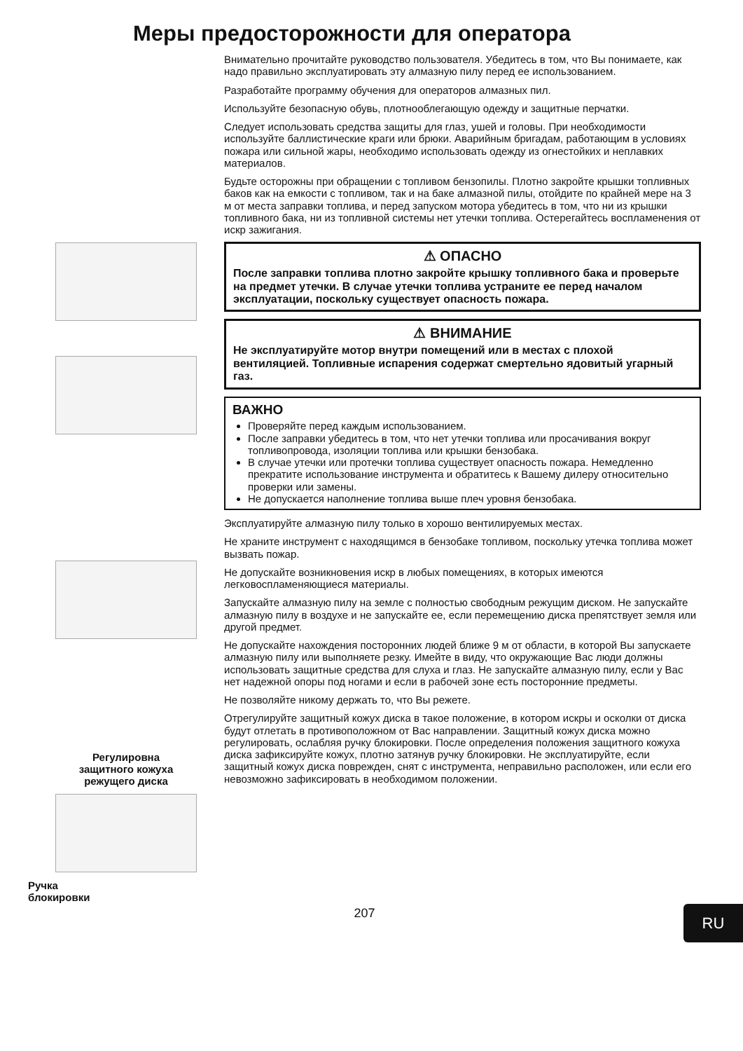Меры предосторожности для оператора
Регулировна
защитного кожуха
режущего диска
Ручка
блокировки
Внимательно прочитайте руководство пользователя. Убедитесь в том, что Вы понимаете, как надо правильно эксплуатировать эту алмазную пилу перед ее использованием.
Разработайте программу обучения для операторов алмазных пил.
Используйте безопасную обувь, плотнооблегающую одежду и защитные перчатки.
Следует использовать средства защиты для глаз, ушей и головы. При необходимости используйте баллистические краги или брюки. Аварийным бригадам, работающим в условиях пожара или сильной жары, необходимо использовать одежду из огнестойких и неплавких материалов.
Будьте осторожны при обращении с топливом бензопилы. Плотно закройте крышки топливных баков как на емкости с топливом, так и на баке алмазной пилы, отойдите по крайней мере на 3 м от места заправки топлива, и перед запуском мотора убедитесь в том, что ни из крышки топливного бака, ни из топливной системы нет утечки топлива. Остерегайтесь воспламенения от искр зажигания.
⚠ ОПАСНО
После заправки топлива плотно закройте крышку топливного бака и проверьте на предмет утечки. В случае утечки топлива устраните ее перед началом эксплуатации, поскольку существует опасность пожара.
⚠ ВНИМАНИЕ
Не эксплуатируйте мотор внутри помещений или в местах с плохой вентиляцией. Топливные испарения содержат смертельно ядовитый угарный газ.
ВАЖНО
Проверяйте перед каждым использованием.
После заправки убедитесь в том, что нет утечки топлива или просачивания вокруг топливопровода, изоляции топлива или крышки бензобака.
В случае утечки или протечки топлива существует опасность пожара. Немедленно прекратите использование инструмента и обратитесь к Вашему дилеру относительно проверки или замены.
Не допускается наполнение топлива выше плеч уровня бензобака.
Эксплуатируйте алмазную пилу только в хорошо вентилируемых местах.
Не храните инструмент с находящимся в бензобаке топливом, поскольку утечка топлива может вызвать пожар.
Не допускайте возникновения искр в любых помещениях, в которых имеются легковоспламеняющиеся материалы.
Запускайте алмазную пилу на земле с полностью свободным режущим диском. Не запускайте алмазную пилу в воздухе и не запускайте ее, если перемещению диска препятствует земля или другой предмет.
Не допускайте нахождения посторонних людей ближе 9 м от области, в которой Вы запускаете алмазную пилу или выполняете резку. Имейте в виду, что окружающие Вас люди должны использовать защитные средства для слуха и глаз. Не запускайте алмазную пилу, если у Вас нет надежной опоры под ногами и если в рабочей зоне есть посторонние предметы.
Не позволяйте никому держать то, что Вы режете.
Отрегулируйте защитный кожух диска в такое положение, в котором искры и осколки от диска будут отлетать в противоположном от Вас направлении. Защитный кожух диска можно регулировать, ослабляя ручку блокировки. После определения положения защитного кожуха диска зафиксируйте кожух, плотно затянув ручку блокировки. Не эксплуатируйте, если защитный кожух диска поврежден, снят с инструмента, неправильно расположен, или если его невозможно зафиксировать в необходимом положении.
207
RU